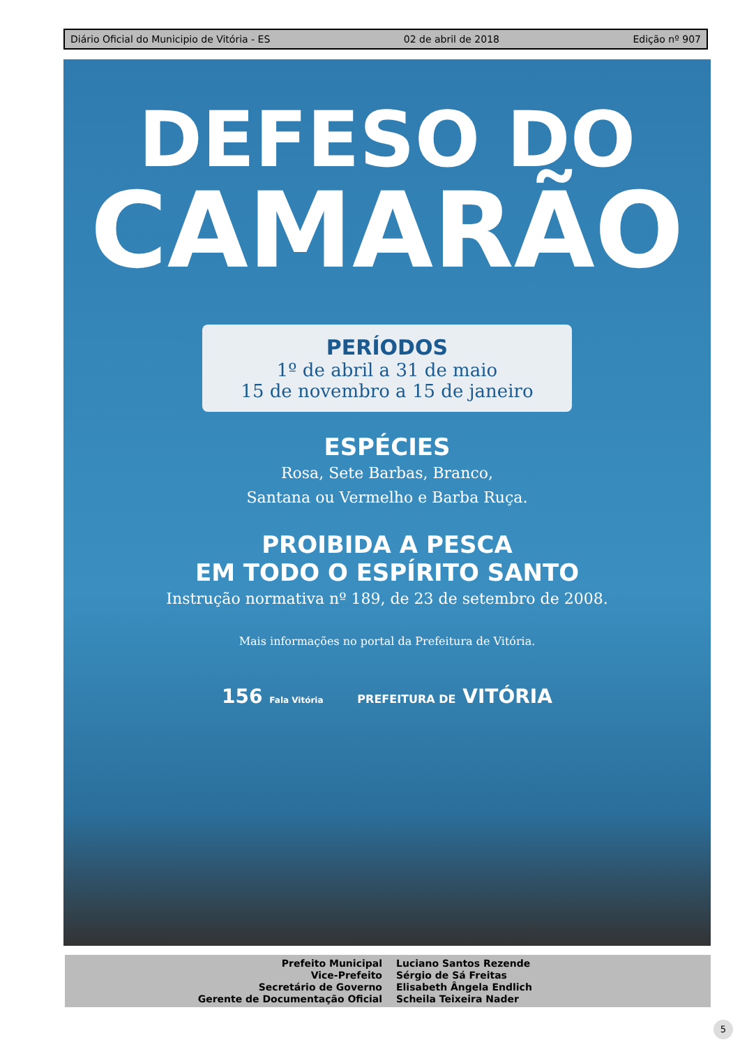Diário Oficial do Municipio de Vitória - ES 02 de abril de 2018 Edição nº 907
DEFESO DO
CAMARÃO
PERÍODOS
1º de abril a 31 de maio
15 de novembro a 15 de janeiro
ESPÉCIES
Rosa, Sete Barbas, Branco,
Santana ou Vermelho e Barba Ruça.
PROIBIDA A PESCA
EM TODO O ESPÍRITO SANTO
Instrução normativa nº 189, de 23 de setembro de 2008.
Mais informações no portal da Prefeitura de Vitória.
156 Fala Vitória PREFEITURA DE VITÓRIA
Prefeito Municipal
Vice-Prefeito
Secretário de Governo
Gerente de Documentação Oficial
Luciano Santos Rezende
Sérgio de Sá Freitas
Elisabeth Ângela Endlich
Scheila Teixeira Nader
5